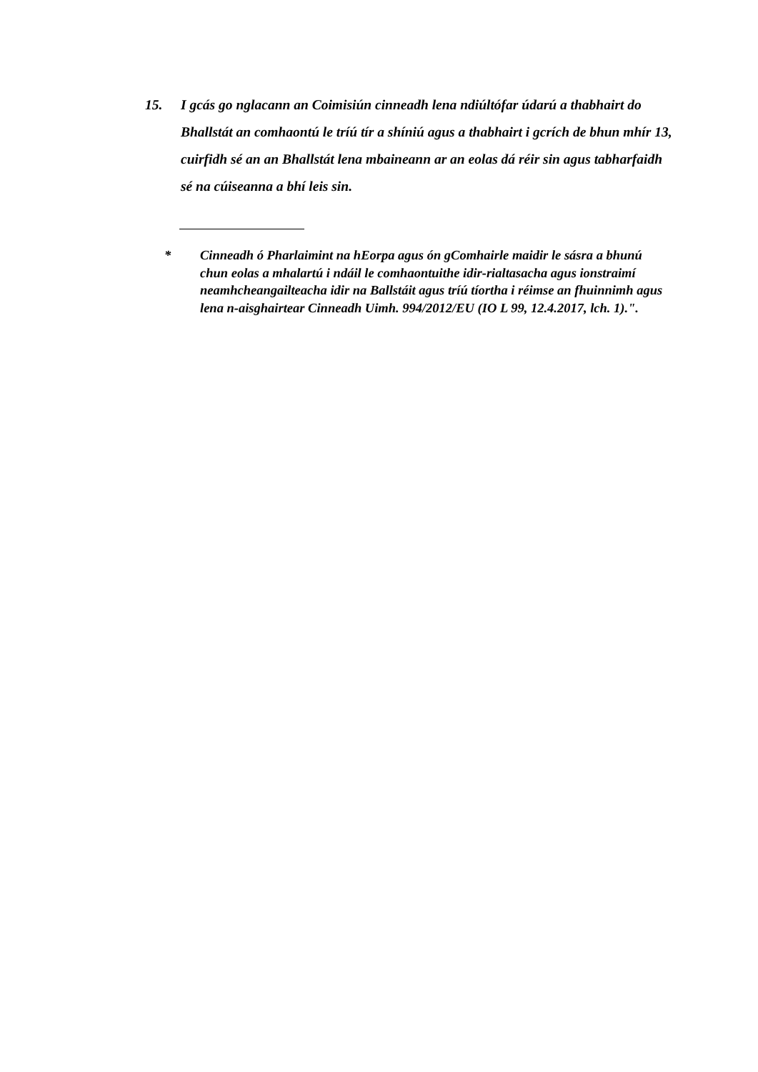15. I gcás go nglacann an Coimisiún cinneadh lena ndiúltófar údarú a thabhairt do Bhallstát an comhaontú le tríú tír a shíniú agus a thabhairt i gcrích de bhun mhír 13, cuirfidh sé an an Bhallstát lena mbaineann ar an eolas dá réir sin agus tabharfaidh sé na cúiseanna a bhí leis sin.
* Cinneadh ó Pharlaimint na hEorpa agus ón gComhairle maidir le sásra a bhunú chun eolas a mhalartú i ndáil le comhaontuithe idir-rialtasacha agus ionstraimí neamhcheangailteacha idir na Ballstáit agus tríú tíortha i réimse an fhuinnimh agus lena n-aisghairtear Cinneadh Uimh. 994/2012/EU (IO L 99, 12.4.2017, lch. 1).".